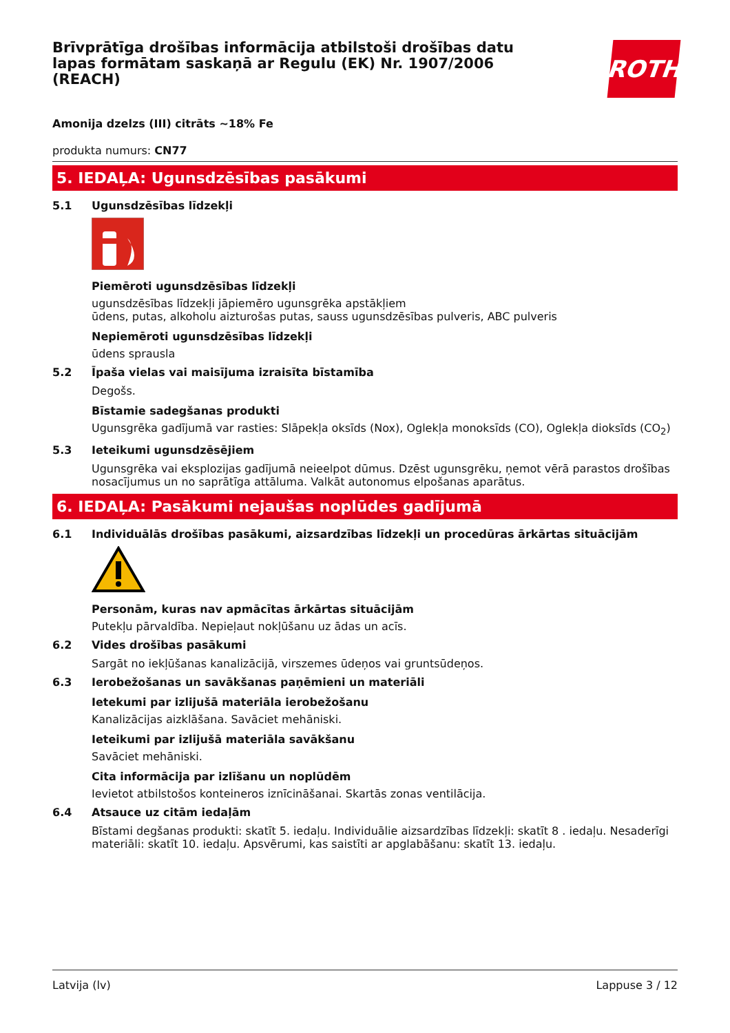Brīvprātīga drošības informācija atbilstoši drošības datu lapas formātam saskaņā ar Regulu (EK) Nr. 1907/2006 (REACH)
ROTH
Amonija dzelzs (III) citrāts ~18% Fe
produkta numurs: CN77
5. IEDAĻA: Ugunsdzēsības pasākumi
5.1 Ugunsdzēsības līdzekļi
Piemēroti ugunsdzēsības līdzekļi
ugunsdzēsības līdzekļi jāpiemēro ugunsgrēka apstākļiem
ūdens, putas, alkoholu aizturošas putas, sauss ugunsdzēsības pulveris, ABC pulveris
Nepiemēroti ugunsdzēsības līdzekļi
ūdens sprausla
5.2 Īpaša vielas vai maisījuma izraisīta bīstamība
Degošs.
Bīstamie sadegšanas produkti
Ugunsgrēka gadījumā var rasties: Slāpekļa oksīds (Nox), Oglekļa monoksīds (CO), Oglekļa dioksīds (CO<sub>2</sub>)
5.3 Ieteikumi ugunsdzēsējiem
Ugunsgrēka vai eksplozijas gadījumā neieelpot dūmus. Dzēst ugunsgrēku, ņemot vērā parastos drošības nosacījumus un no saprātīga attāluma. Valkāt autonomus elpošanas aparātus.
6. IEDAĻA: Pasākumi nejaušas noplūdes gadījumā
6.1 Individuālās drošības pasākumi, aizsardzības līdzekļi un procedūras ārkārtas situācijām
Personām, kuras nav apmācītas ārkārtas situācijām
Putekļu pārvaldība. Nepieļaut nokļūšanu uz ādas un acīs.
6.2 Vides drošības pasākumi
Sargāt no iekļūšanas kanalizācijā, virszemes ūdeņos vai gruntsūdeņos.
6.3 Ierobežošanas un savākšanas paņēmieni un materiāli
Ietekumi par izlijušā materiāla ierobežošanu
Kanalizācijas aizklāšana. Savāciet mehāniski.
Ieteikumi par izlijušā materiāla savākšanu
Savāciet mehāniski.
Cita informācija par izlīšanu un noplūdēm
Ievietot atbilstošos konteineros iznīcināšanai. Skartās zonas ventilācija.
6.4 Atsauce uz citām iedaļām
Bīstami degšanas produkti: skatīt 5. iedaļu. Individuālie aizsardzības līdzekļi: skatīt 8 . iedaļu. Nesaderīgi materiāli: skatīt 10. iedaļu. Apsvērumi, kas saistīti ar apglabāšanu: skatīt 13. iedaļu.
Latvija (lv) Lappuse 3 / 12